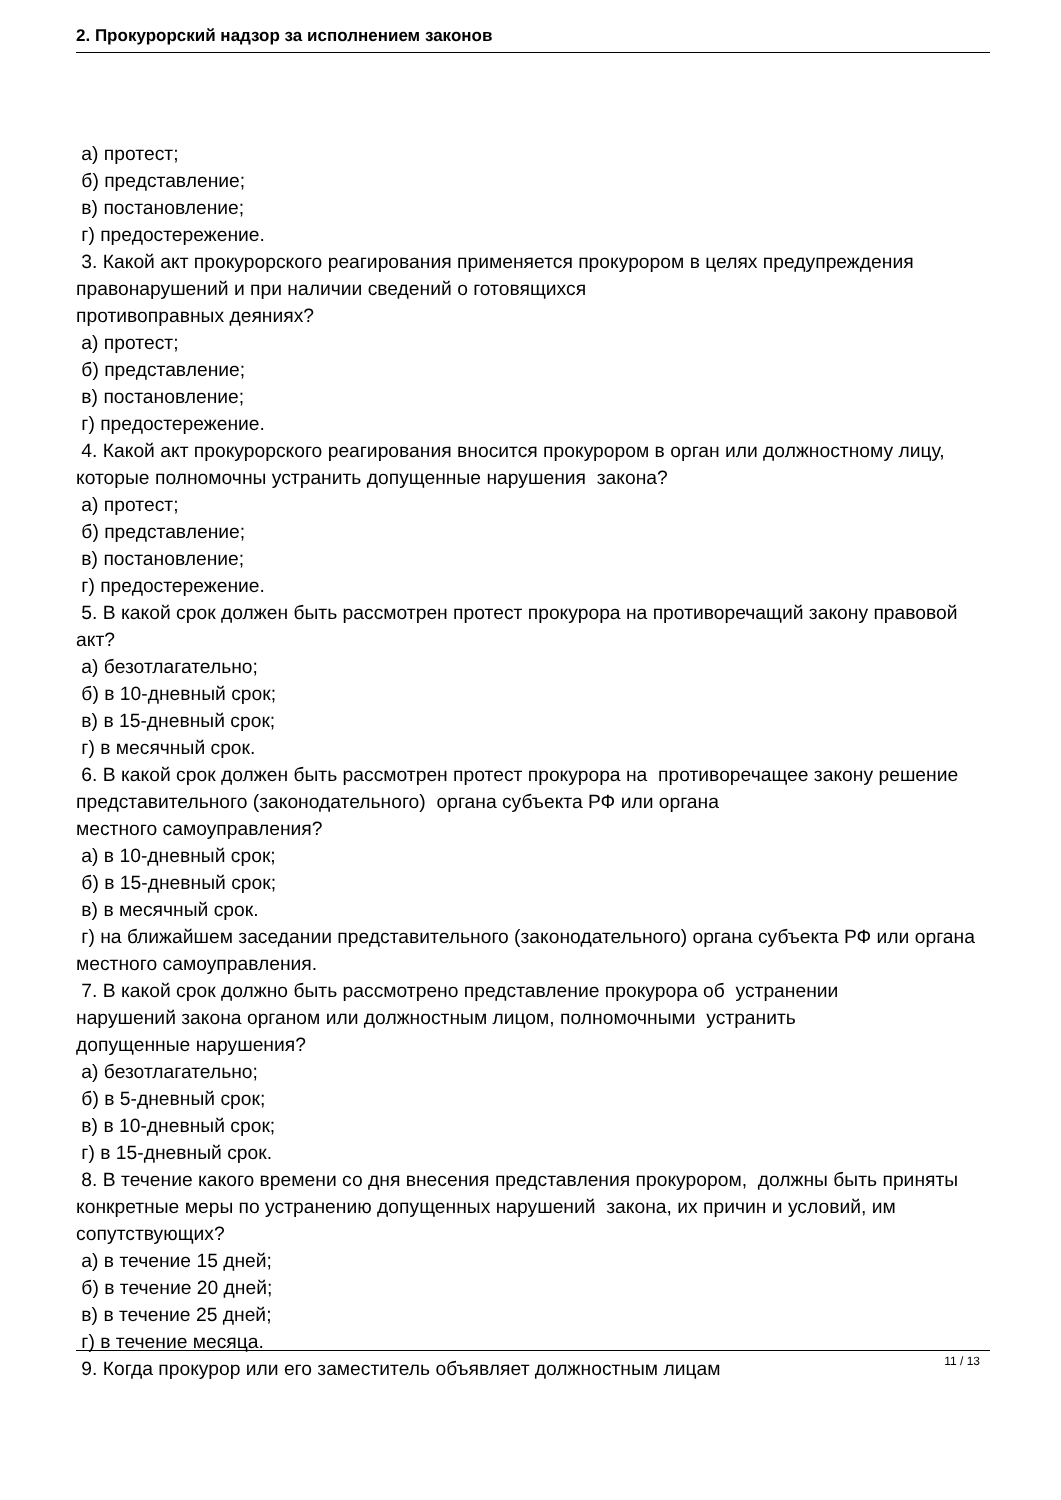2. Прокурорский надзор за исполнением законов
а) протест;
б) представление;
в) постановление;
г) предостережение.
3. Какой акт прокурорского реагирования применяется прокурором в целях предупреждения правонарушений и при наличии сведений о готовящихся
противоправных деяниях?
а) протест;
б) представление;
в) постановление;
г) предостережение.
4. Какой акт прокурорского реагирования вносится прокурором в орган или должностному лицу, которые полномочны устранить допущенные нарушения закона?
а) протест;
б) представление;
в) постановление;
г) предостережение.
5. В какой срок должен быть рассмотрен протест прокурора на противоречащий закону правовой акт?
а) безотлагательно;
б) в 10-дневный срок;
в) в 15-дневный срок;
г) в месячный срок.
6. В какой срок должен быть рассмотрен протест прокурора на противоречащее закону решение представительного (законодательного) органа субъекта РФ или органа
местного самоуправления?
а) в 10-дневный срок;
б) в 15-дневный срок;
в) в месячный срок.
г) на ближайшем заседании представительного (законодательного) органа субъекта РФ или органа местного самоуправления.
7. В какой срок должно быть рассмотрено представление прокурора об устранении
нарушений закона органом или должностным лицом, полномочными устранить
допущенные нарушения?
а) безотлагательно;
б) в 5-дневный срок;
в) в 10-дневный срок;
г) в 15-дневный срок.
8. В течение какого времени со дня внесения представления прокурором, должны быть приняты конкретные меры по устранению допущенных нарушений закона, их причин и условий, им сопутствующих?
а) в течение 15 дней;
б) в течение 20 дней;
в) в течение 25 дней;
г) в течение месяца.
9. Когда прокурор или его заместитель объявляет должностным лицам
11 / 13